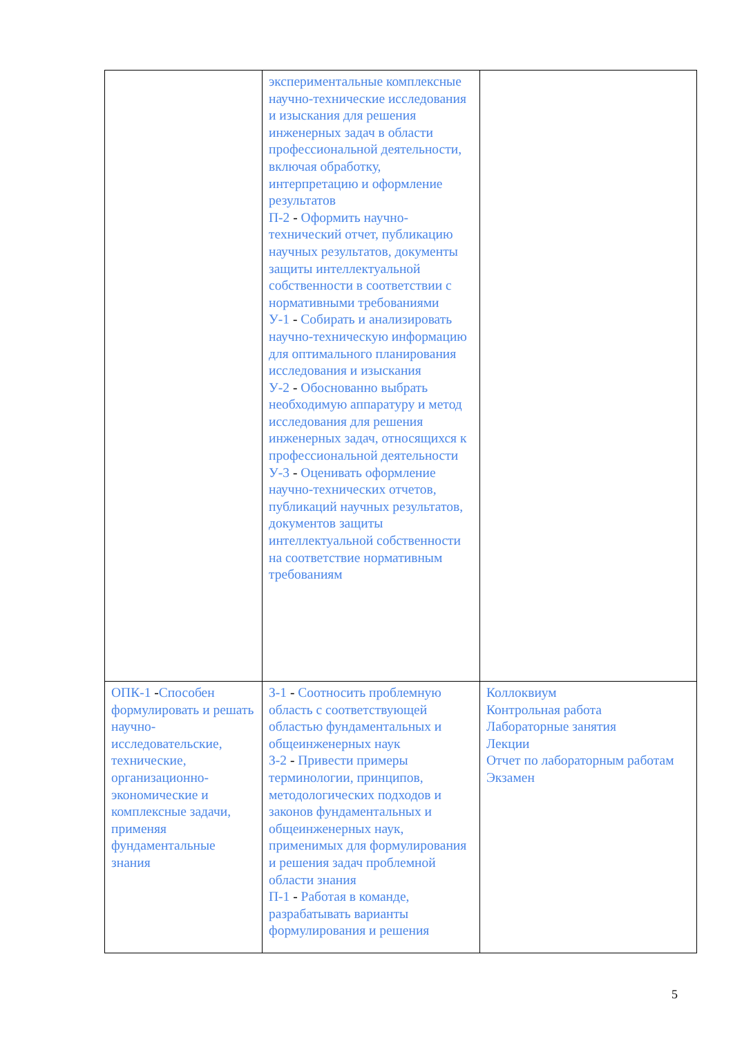| | экспериментальные комплексные научно-технические исследования и изыскания для решения инженерных задач в области профессиональной деятельности, включая обработку, интерпретацию и оформление результатов П-2 - Оформить научно-технический отчет, публикацию научных результатов, документы защиты интеллектуальной собственности в соответствии с нормативными требованиями У-1 - Собирать и анализировать научно-техническую информацию для оптимального планирования исследования и изыскания У-2 - Обоснованно выбрать необходимую аппаратуру и метод исследования для решения инженерных задач, относящихся к профессиональной деятельности У-3 - Оценивать оформление научно-технических отчетов, публикаций научных результатов, документов защиты интеллектуальной собственности на соответствие нормативным требованиям | |
| ОПК-1 - Способен формулировать и решать научно-исследовательские, технические, организационно-экономические и комплексные задачи, применяя фундаментальные знания | З-1 - Соотносить проблемную область с соответствующей областью фундаментальных и общеинженерных наук З-2 - Привести примеры терминологии, принципов, методологических подходов и законов фундаментальных и общеинженерных наук, применимых для формулирования и решения задач проблемной области знания П-1 - Работая в команде, разрабатывать варианты формулирования и решения | Коллоквиум Контрольная работа Лабораторные занятия Лекции Отчет по лабораторным работам Экзамен |
5